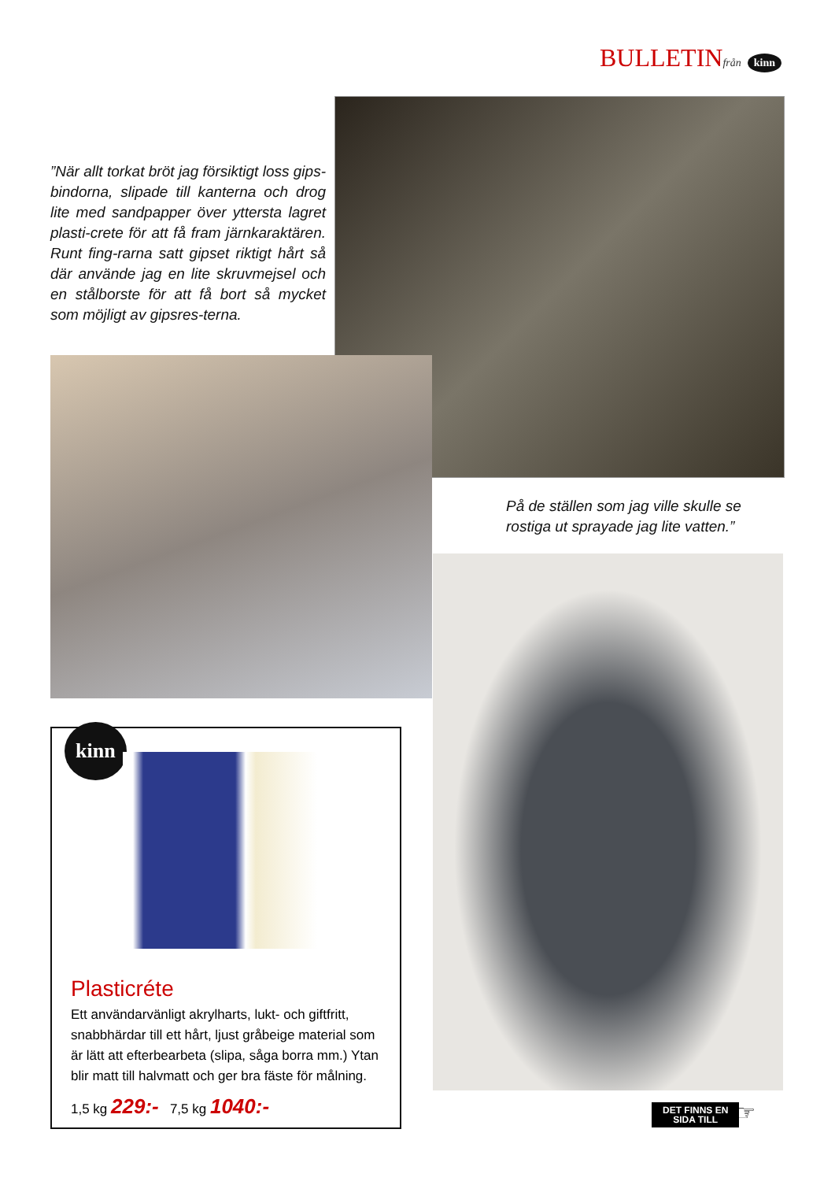BULLETINfrån kinn
”När allt torkat bröt jag försiktigt loss gips-bindorna, slipade till kanterna och drog lite med sandpapper över yttersta lagret plasti-crete för att få fram järnkaraktären. Runt fing-rarna satt gipset riktigt hårt så där använde jag en lite skruvmejsel och en stålborste för att få bort så mycket som möjligt av gipsres-terna.
På de ställen som jag ville skulle se rostiga ut sprayade jag lite vatten.”
kinn
Plasticréte
Ett användarvänligt akrylharts, lukt- och giftfritt, snabbhärdar till ett hårt, ljust gråbeige material som är lätt att efterbearbeta (slipa, såga borra mm.) Ytan blir matt till halvmatt och ger bra fäste för målning.
1,5 kg 229:- 7,5 kg 1040:-
DET FINNS EN
SIDA TILL
☞